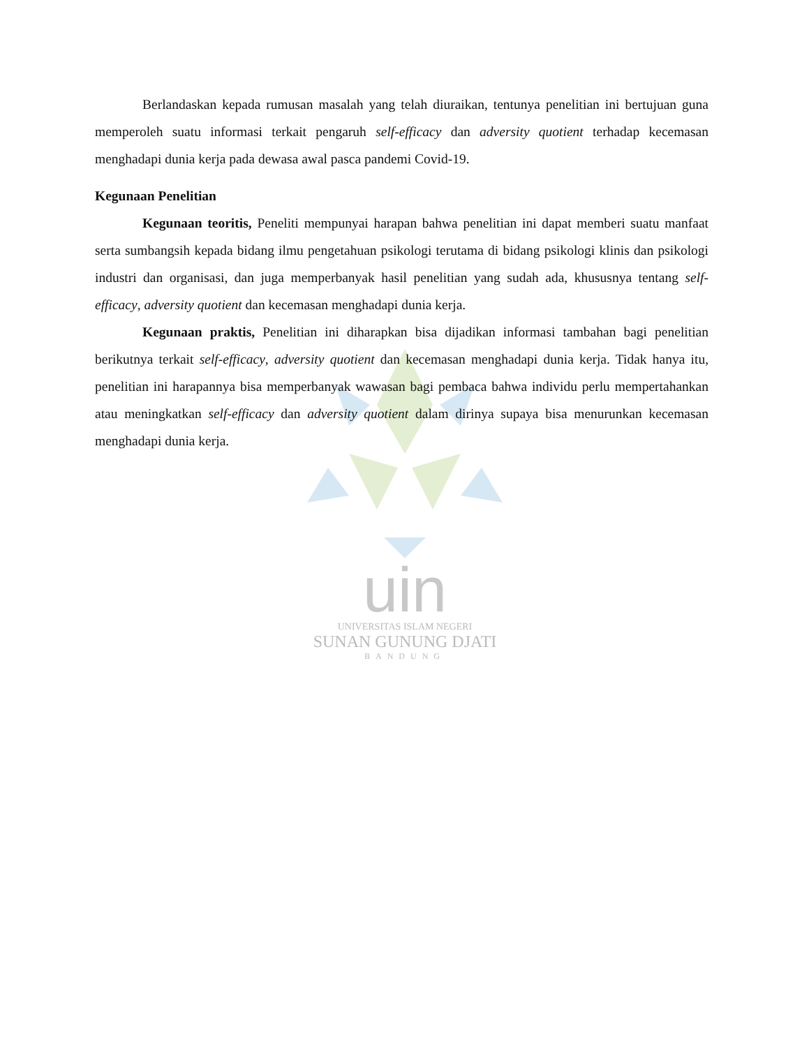uin
UNIVERSITAS ISLAM NEGERI
SUNAN GUNUNG DJATI
BANDUNG
Berlandaskan kepada rumusan masalah yang telah diuraikan, tentunya penelitian ini bertujuan guna memperoleh suatu informasi terkait pengaruh self-efficacy dan adversity quotient terhadap kecemasan menghadapi dunia kerja pada dewasa awal pasca pandemi Covid-19.
Kegunaan Penelitian
Kegunaan teoritis, Peneliti mempunyai harapan bahwa penelitian ini dapat memberi suatu manfaat serta sumbangsih kepada bidang ilmu pengetahuan psikologi terutama di bidang psikologi klinis dan psikologi industri dan organisasi, dan juga memperbanyak hasil penelitian yang sudah ada, khususnya tentang self-efficacy, adversity quotient dan kecemasan menghadapi dunia kerja.
Kegunaan praktis, Penelitian ini diharapkan bisa dijadikan informasi tambahan bagi penelitian berikutnya terkait self-efficacy, adversity quotient dan kecemasan menghadapi dunia kerja. Tidak hanya itu, penelitian ini harapannya bisa memperbanyak wawasan bagi pembaca bahwa individu perlu mempertahankan atau meningkatkan self-efficacy dan adversity quotient dalam dirinya supaya bisa menurunkan kecemasan menghadapi dunia kerja.